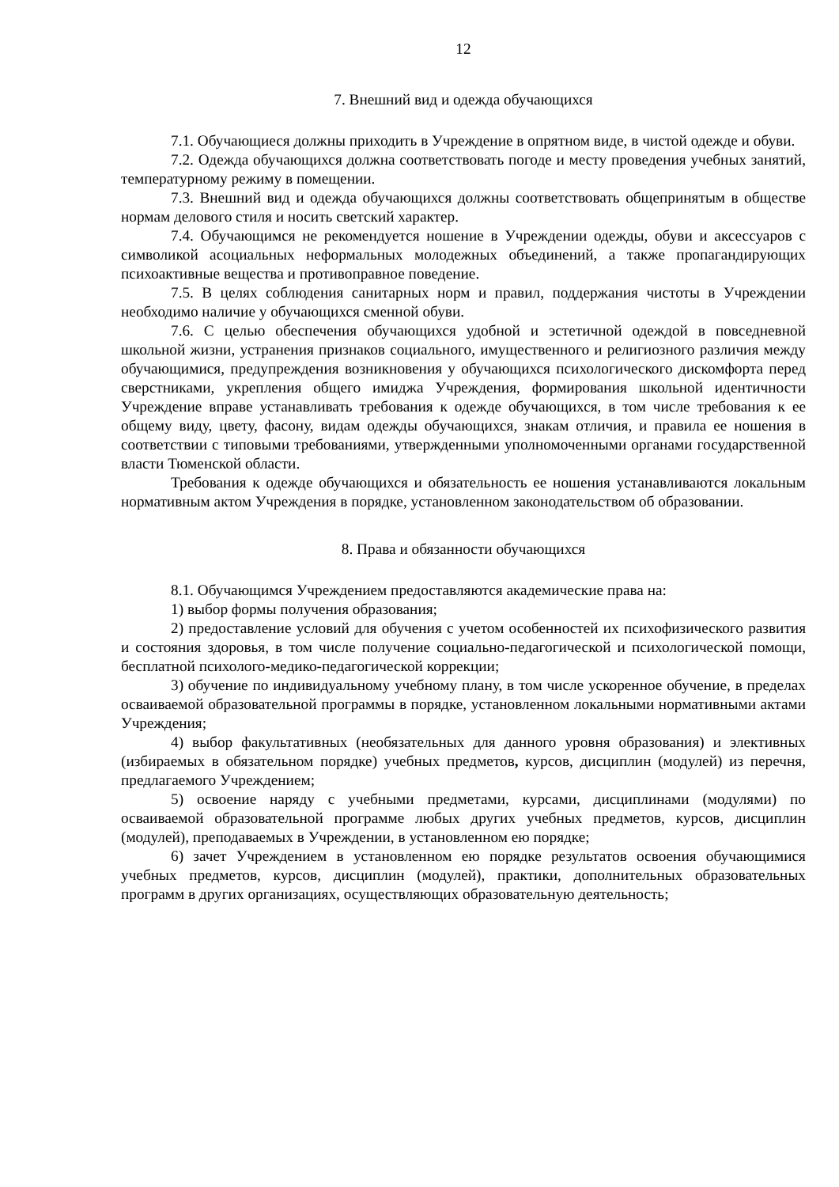12
7. Внешний вид и одежда обучающихся
7.1. Обучающиеся должны приходить в Учреждение в опрятном виде, в чистой одежде и обуви.
7.2. Одежда обучающихся должна соответствовать погоде и месту проведения учебных занятий, температурному режиму в помещении.
7.3. Внешний вид и одежда обучающихся должны соответствовать общепринятым в обществе нормам делового стиля и носить светский характер.
7.4. Обучающимся не рекомендуется ношение в Учреждении одежды, обуви и аксессуаров с символикой асоциальных неформальных молодежных объединений, а также пропагандирующих психоактивные вещества и противоправное поведение.
7.5. В целях соблюдения санитарных норм и правил, поддержания чистоты в Учреждении необходимо наличие у обучающихся сменной обуви.
7.6. С целью обеспечения обучающихся удобной и эстетичной одеждой в повседневной школьной жизни, устранения признаков социального, имущественного и религиозного различия между обучающимися, предупреждения возникновения у обучающихся психологического дискомфорта перед сверстниками, укрепления общего имиджа Учреждения, формирования школьной идентичности Учреждение вправе устанавливать требования к одежде обучающихся, в том числе требования к ее общему виду, цвету, фасону, видам одежды обучающихся, знакам отличия, и правила ее ношения в соответствии с типовыми требованиями, утвержденными уполномоченными органами государственной власти Тюменской области.
Требования к одежде обучающихся и обязательность ее ношения устанавливаются локальным нормативным актом Учреждения в порядке, установленном законодательством об образовании.
8. Права и обязанности обучающихся
8.1. Обучающимся Учреждением предоставляются академические права на:
1) выбор формы получения образования;
2) предоставление условий для обучения с учетом особенностей их психофизического развития и состояния здоровья, в том числе получение социально-педагогической и психологической помощи, бесплатной психолого-медико-педагогической коррекции;
3) обучение по индивидуальному учебному плану, в том числе ускоренное обучение, в пределах осваиваемой образовательной программы в порядке, установленном локальными нормативными актами Учреждения;
4) выбор факультативных (необязательных для данного уровня образования) и элективных (избираемых в обязательном порядке) учебных предметов, курсов, дисциплин (модулей) из перечня, предлагаемого Учреждением;
5) освоение наряду с учебными предметами, курсами, дисциплинами (модулями) по осваиваемой образовательной программе любых других учебных предметов, курсов, дисциплин (модулей), преподаваемых в Учреждении, в установленном ею порядке;
6) зачет Учреждением в установленном ею порядке результатов освоения обучающимися учебных предметов, курсов, дисциплин (модулей), практики, дополнительных образовательных программ в других организациях, осуществляющих образовательную деятельность;